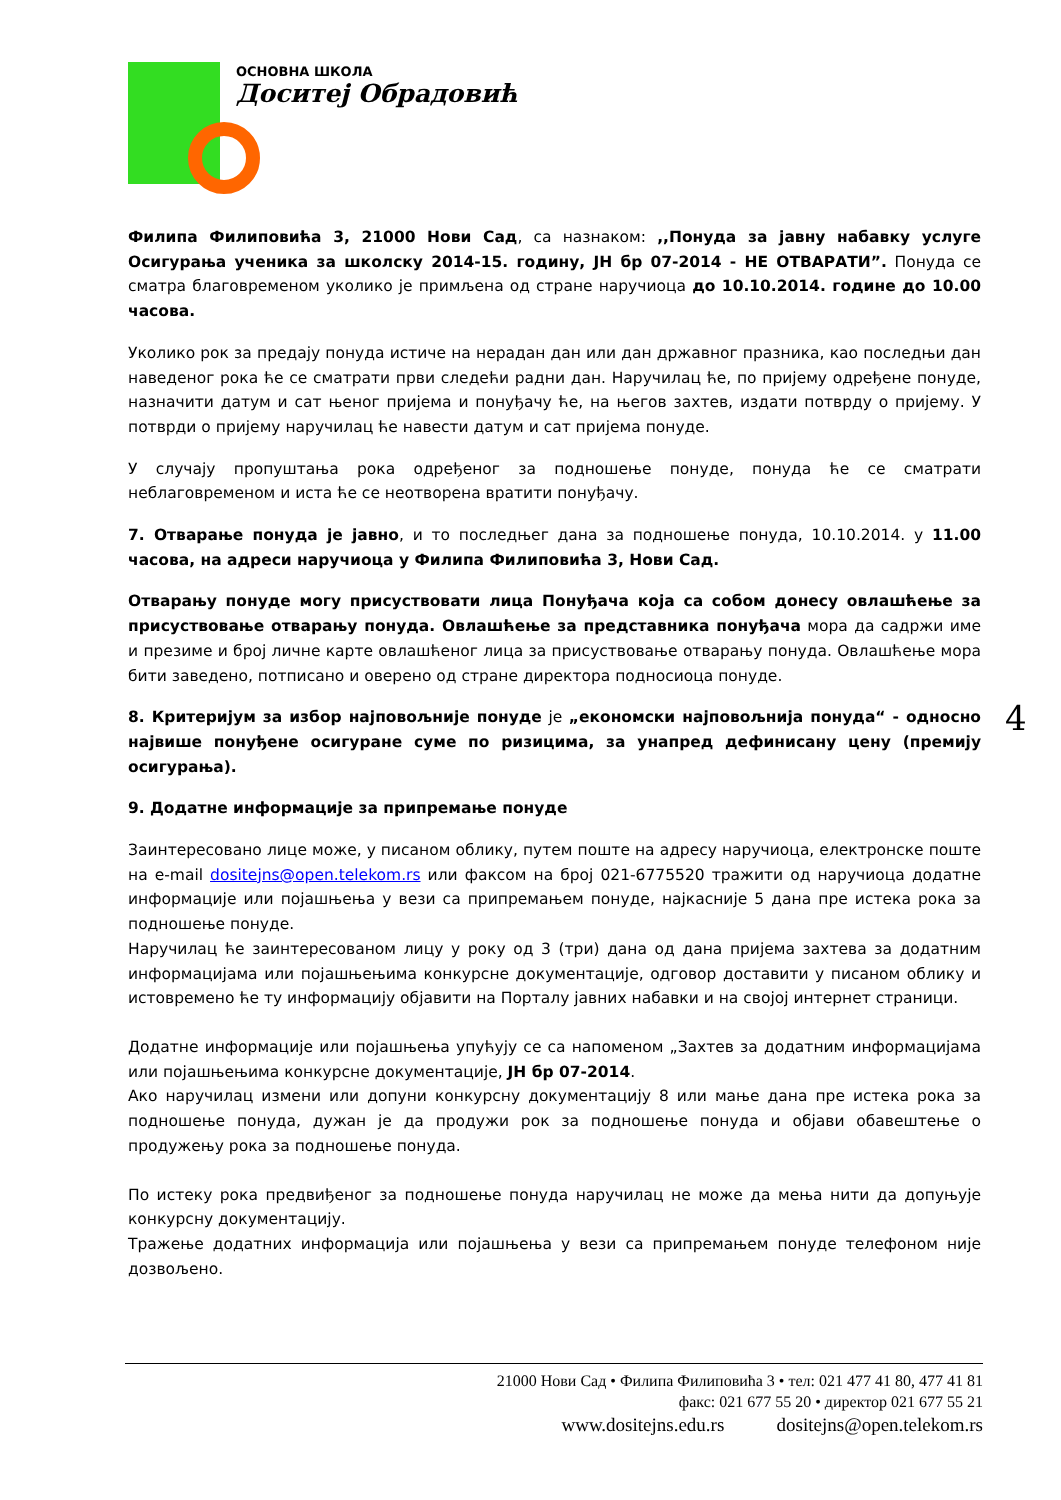ОСНОВНА ШКОЛА
Доситеј Обрадовић
Филипа Филиповића 3, 21000 Нови Сад, са назнаком: ,,Понуда за јавну набавку услуге Осигурања ученика за школску 2014-15. годину, ЈН бр 07-2014 - НЕ ОТВАРАТИ”. Понуда се сматра благовременом уколико је примљена од стране наручиоца до 10.10.2014. године до 10.00 часова.
Уколико рок за предају понуда истиче на нерадан дан или дан државног празника, као последњи дан наведеног рока ће се сматрати први следећи радни дан. Наручилац ће, по пријему одређене понуде, назначити датум и сат њеног пријема и понуђачу ће, на његов захтев, издати потврду о пријему. У потврди о пријему наручилац ће навести датум и сат пријема понуде.
У случају пропуштања рока одређеног за подношење понуде, понуда ће се сматрати неблаговременом и иста ће се неотворена вратити понуђачу.
7. Отварање понуда је јавно, и то последњег дана за подношење понуда, 10.10.2014. у 11.00 часова, на адреси наручиоца у Филипа Филиповића 3, Нови Сад.
Отварању понуде могу присуствовати лица Понуђача која са собом донесу овлашћење за присуствовање отварању понуда. Овлашћење за представника понуђача мора да садржи име и презиме и број личне карте овлашћеног лица за присуствовање отварању понуда. Овлашћење мора бити заведено, потписано и оверено од стране директора подносиоца понуде.
8. Критеријум за избор најповољније понуде је „економски најповољнија понуда“ - односно највише понуђене осигуране суме по ризицима, за унапред дефинисану цену (премију осигурања).
9. Додатне информације за припремање понуде
Заинтересовано лице може, у писаном облику, путем поште на адресу наручиоца, електронске поште на e-mail dositejns@open.telekom.rs или факсом на број 021-6775520 тражити од наручиоца додатне информације или појашњења у вези са припремањем понуде, најкасније 5 дана пре истека рока за подношење понуде.
Наручилац ће заинтересованом лицу у року од 3 (три) дана од дана пријема захтева за додатним информацијама или појашњењима конкурсне документације, одговор доставити у писаном облику и истовремено ће ту информацију објавити на Порталу јавних набавки и на својој интернет страници.
Додатне информације или појашњења упућују се са напоменом „Захтев за додатним информацијама или појашњењима конкурсне документације, ЈН бр 07-2014.
Ако наручилац измени или допуни конкурсну документацију 8 или мање дана пре истека рока за подношење понуда, дужан је да продужи рок за подношење понуда и објави обавештење о продужењу рока за подношење понуда.
По истеку рока предвиђеног за подношење понуда наручилац не може да мења нити да допуњује конкурсну документацију.
Тражење додатних информација или појашњења у вези са припремањем понуде телефоном није дозвољено.
4
21000 Нови Сад • Филипа Филиповића 3 • тел: 021 477 41 80, 477 41 81
факс: 021 677 55 20 • директор 021 677 55 21
www.dositejns.edu.rs dositejns@open.telekom.rs